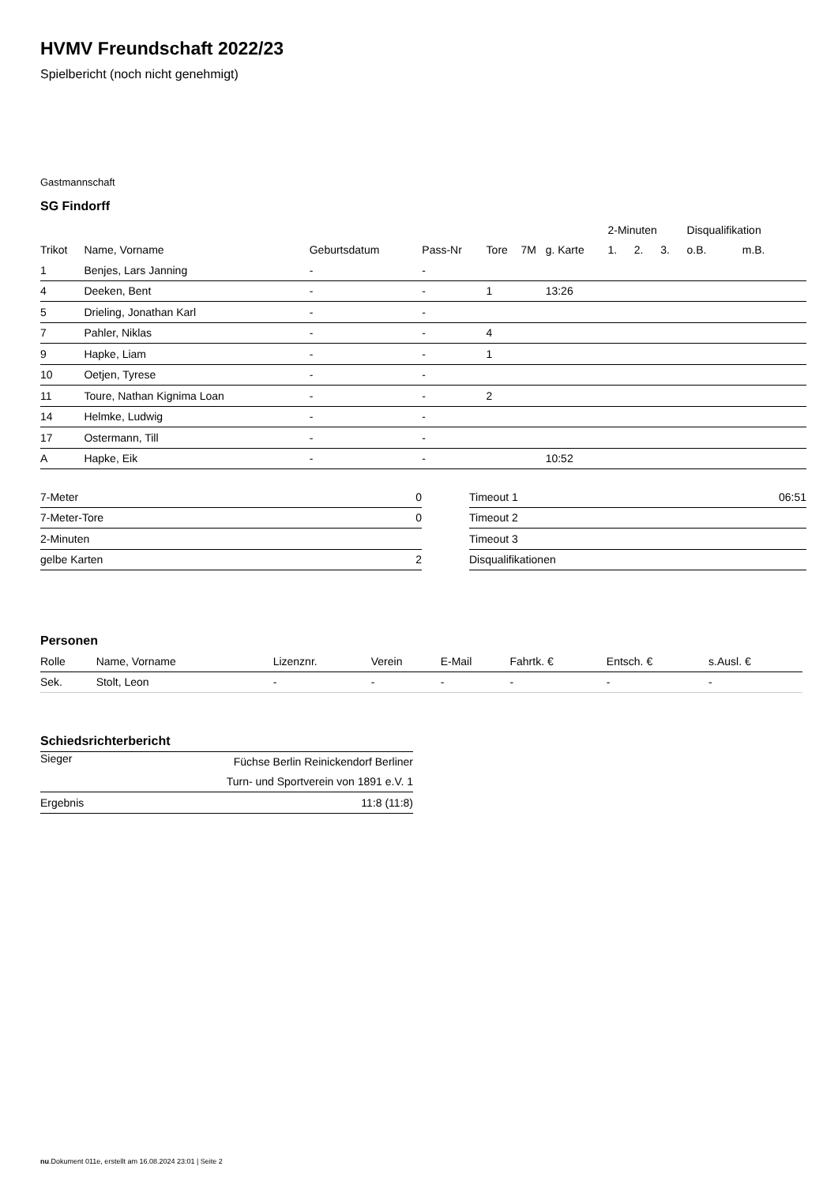HVMV Freundschaft 2022/23
Spielbericht (noch nicht genehmigt)
Gastmannschaft
SG Findorff
| | | | | | | | 2-Minuten | | | Disqualifikation | |
| --- | --- | --- | --- | --- | --- | --- | --- | --- | --- | --- | --- |
| Trikot | Name, Vorname | Geburtsdatum | Pass-Nr | Tore | 7M | g. Karte | 1. | 2. | 3. | o.B. | m.B. |
| 1 | Benjes, Lars Janning | - | - | | | | | | | | |
| 4 | Deeken, Bent | - | - | 1 | | 13:26 | | | | | |
| 5 | Drieling, Jonathan Karl | - | - | | | | | | | | |
| 7 | Pahler, Niklas | - | - | 4 | | | | | | | |
| 9 | Hapke, Liam | - | - | 1 | | | | | | | |
| 10 | Oetjen, Tyrese | - | - | | | | | | | | |
| 11 | Toure, Nathan Kignima Loan | - | - | 2 | | | | | | | |
| 14 | Helmke, Ludwig | - | - | | | | | | | | |
| 17 | Ostermann, Till | - | - | | | | | | | | |
| A | Hapke, Eik | - | - | | | 10:52 | | | | | |
| 7-Meter | 0 |
| 7-Meter-Tore | 0 |
| 2-Minuten | |
| gelbe Karten | 2 |
| Timeout 1 | 06:51 |
| Timeout 2 | |
| Timeout 3 | |
| Disqualifikationen | |
Personen
| Rolle | Name, Vorname | Lizenznr. | Verein | E-Mail | Fahrtk. € | Entsch. € | s.Ausl. € |
| --- | --- | --- | --- | --- | --- | --- | --- |
| Sek. | Stolt, Leon | - | - | - | - | - | - |
Schiedsrichterbericht
| Sieger | Füchse Berlin Reinickendorf Berliner Turn- und Sportverein von 1891 e.V. 1 |
| Ergebnis | 11:8 (11:8) |
nu.Dokument 011e, erstellt am 16.08.2024 23:01 | Seite 2